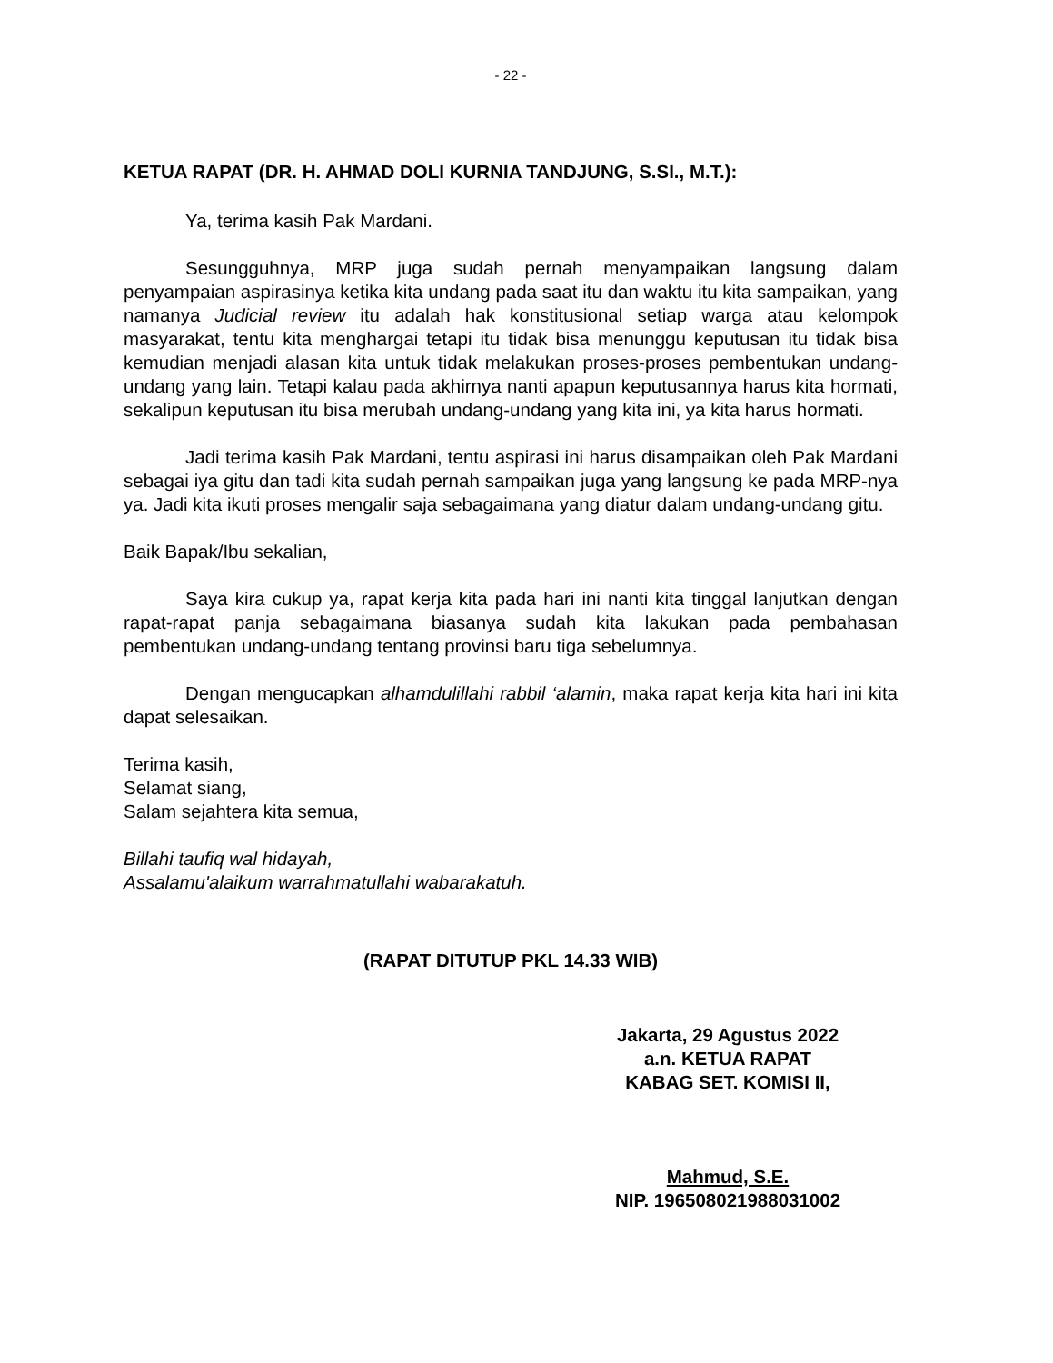- 22 -
KETUA RAPAT (DR. H. AHMAD DOLI KURNIA TANDJUNG, S.SI., M.T.):
Ya, terima kasih Pak Mardani.
Sesungguhnya, MRP juga sudah pernah menyampaikan langsung dalam penyampaian aspirasinya ketika kita undang pada saat itu dan waktu itu kita sampaikan, yang namanya Judicial review itu adalah hak konstitusional setiap warga atau kelompok masyarakat, tentu kita menghargai tetapi itu tidak bisa menunggu keputusan itu tidak bisa kemudian menjadi alasan kita untuk tidak melakukan proses-proses pembentukan undang-undang yang lain. Tetapi kalau pada akhirnya nanti apapun keputusannya harus kita hormati, sekalipun keputusan itu bisa merubah undang-undang yang kita ini, ya kita harus hormati.
Jadi terima kasih Pak Mardani, tentu aspirasi ini harus disampaikan oleh Pak Mardani sebagai iya gitu dan tadi kita sudah pernah sampaikan juga yang langsung ke pada MRP-nya ya. Jadi kita ikuti proses mengalir saja sebagaimana yang diatur dalam undang-undang gitu.
Baik Bapak/Ibu sekalian,
Saya kira cukup ya, rapat kerja kita pada hari ini nanti kita tinggal lanjutkan dengan rapat-rapat panja sebagaimana biasanya sudah kita lakukan pada pembahasan pembentukan undang-undang tentang provinsi baru tiga sebelumnya.
Dengan mengucapkan alhamdulillahi rabbil ‘alamin, maka rapat kerja kita hari ini kita dapat selesaikan.
Terima kasih,
Selamat siang,
Salam sejahtera kita semua,
Billahi taufiq wal hidayah,
Assalamu'alaikum warrahmatullahi wabarakatuh.
(RAPAT DITUTUP PKL 14.33 WIB)
Jakarta, 29 Agustus 2022
a.n. KETUA RAPAT
KABAG SET. KOMISI II,
Mahmud, S.E.
NIP. 196508021988031002